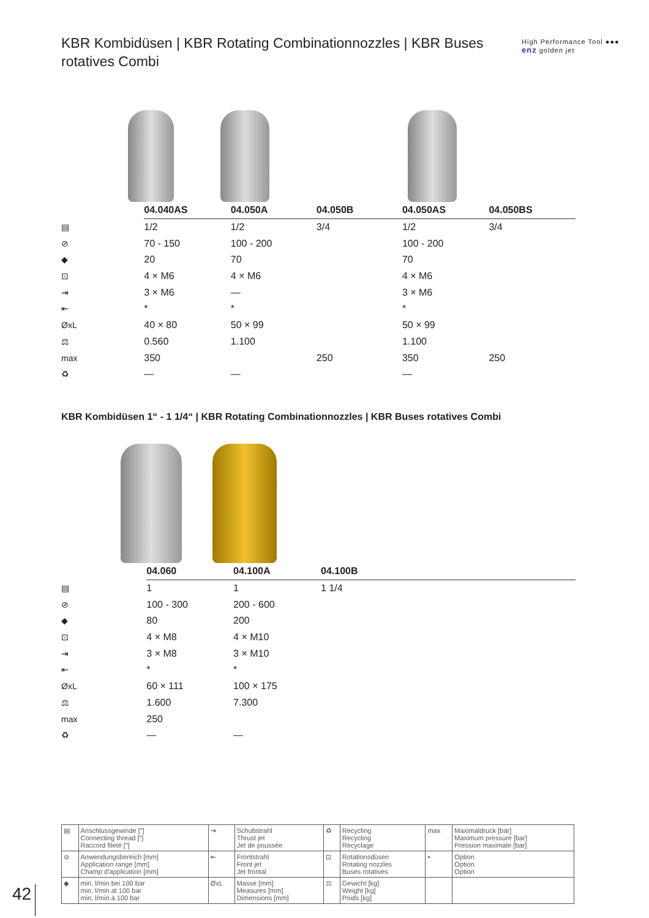KBR Kombidüsen | KBR Rotating Combinationnozzles | KBR Buses rotatives Combi
High Performance Tool ●●●
enz golden jet
| | 04.040AS | 04.050A | 04.050B | 04.050AS | 04.050BS |
| --- | --- | --- | --- | --- | --- |
| ▤ | 1/2 | 1/2 | 3/4 | 1/2 | 3/4 |
| ⊘ | 70 - 150 | 100 - 200 | | 100 - 200 | |
| ◆ | 20 | 70 | | 70 | |
| ⊡ | 4 × M6 | 4 × M6 | | 4 × M6 | |
| ⇥ | 3 × M6 | — | | 3 × M6 | |
| ⇤ | * | * | | * | |
| ØxL | 40 × 80 | 50 × 99 | | 50 × 99 | |
| ⚖ | 0.560 | 1.100 | | 1.100 | |
| max | 350 | | 250 | 350 | 250 |
| ♻ | — | — | | — | |
KBR Kombidüsen 1“ - 1 1/4“ | KBR Rotating Combinationnozzles | KBR Buses rotatives Combi
| | 04.060 | 04.100A | 04.100B | | |
| --- | --- | --- | --- | --- | --- |
| ▤ | 1 | 1 | 1 1/4 | | |
| ⊘ | 100 - 300 | 200 - 600 | | | |
| ◆ | 80 | 200 | | | |
| ⊡ | 4 × M8 | 4 × M10 | | | |
| ⇥ | 3 × M8 | 3 × M10 | | | |
| ⇤ | * | * | | | |
| ØxL | 60 × 111 | 100 × 175 | | | |
| ⚖ | 1.600 | 7.300 | | | |
| max | 250 | | | | |
| ♻ | — | — | | | |
| ▤ | Anschlussgewinde [“] Connecting thread [“] Raccord fileté [“] | ⇥ | Schubstrahl Thrust jet Jet de poussée | ♻ | Recycling Recycling Recyclage | max | Maximaldruck [bar] Maximum pressure [bar] Pression maximale [bar] |
| ⊘ | Anwendungsbereich [mm] Application range [mm] Champ d’application [mm] | ⇤ | Frontstrahl Front jet Jet frontal | ⊡ | Rotationsdüsen Rotating nozzles Buses rotatives | ▪ | Option Option Option |
| ◆ | min. l/min bei 100 bar min. l/min at 100 bar min. l/min à 100 bar | ØxL | Masse [mm] Measures [mm] Dimensions [mm] | ⚖ | Gewicht [kg] Weight [kg] Poids [kg] | | |
42